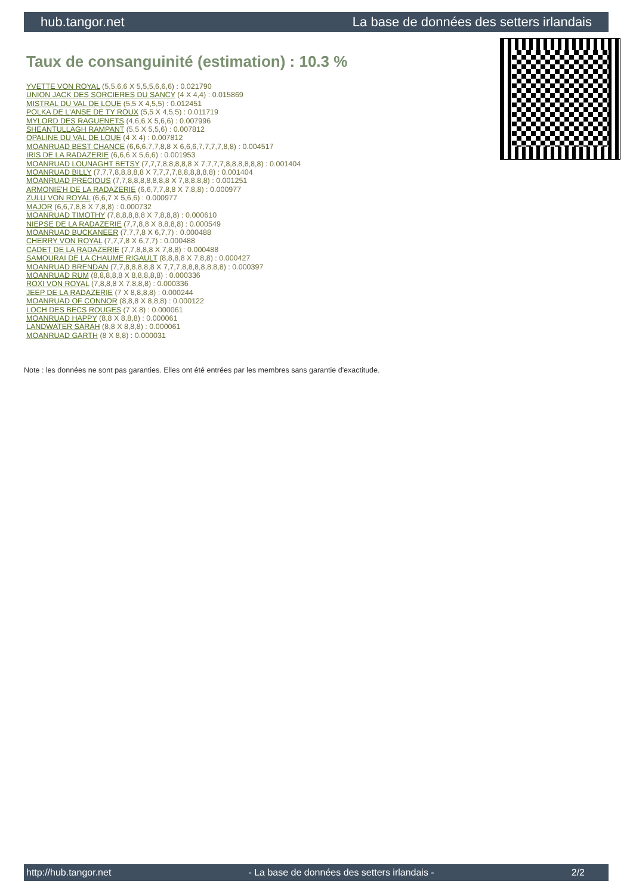hub.tangor.net La base de données des setters irlandais
Taux de consanguinité (estimation) : 10.3 %
YVETTE VON ROYAL (5,5,6,6 X 5,5,5,6,6,6) : 0.021790
UNION JACK DES SORCIERES DU SANCY (4 X 4,4) : 0.015869
MISTRAL DU VAL DE LOUE (5,5 X 4,5,5) : 0.012451
POLKA DE L'ANSE DE TY ROUX (5,5 X 4,5,5) : 0.011719
MYLORD DES RAGUENETS (4,6,6 X 5,6,6) : 0.007996
SHEANTULLAGH RAMPANT (5,5 X 5,5,6) : 0.007812
OPALINE DU VAL DE LOUE (4 X 4) : 0.007812
MOANRUAD BEST CHANCE (6,6,6,7,7,8,8 X 6,6,6,7,7,7,7,8,8) : 0.004517
IRIS DE LA RADAZERIE (6,6,6 X 5,6,6) : 0.001953
MOANRUAD LOUNAGHT BETSY (7,7,7,8,8,8,8,8 X 7,7,7,7,8,8,8,8,8,8) : 0.001404
MOANRUAD BILLY (7,7,7,8,8,8,8,8 X 7,7,7,7,8,8,8,8,8,8) : 0.001404
MOANRUAD PRECIOUS (7,7,8,8,8,8,8,8,8 X 7,8,8,8,8) : 0.001251
ARMONIE'H DE LA RADAZERIE (6,6,7,7,8,8 X 7,8,8) : 0.000977
ZULU VON ROYAL (6,6,7 X 5,6,6) : 0.000977
MAJOR (6,6,7,8,8 X 7,8,8) : 0.000732
MOANRUAD TIMOTHY (7,8,8,8,8,8 X 7,8,8,8) : 0.000610
NIEPSE DE LA RADAZERIE (7,7,8,8 X 8,8,8,8) : 0.000549
MOANRUAD BUCKANEER (7,7,7,8 X 6,7,7) : 0.000488
CHERRY VON ROYAL (7,7,7,8 X 6,7,7) : 0.000488
CADET DE LA RADAZERIE (7,7,8,8,8 X 7,8,8) : 0.000488
SAMOURAI DE LA CHAUME RIGAULT (8,8,8,8 X 7,8,8) : 0.000427
MOANRUAD BRENDAN (7,7,8,8,8,8,8 X 7,7,7,8,8,8,8,8,8,8) : 0.000397
MOANRUAD RUM (8,8,8,8,8 X 8,8,8,8,8) : 0.000336
ROXI VON ROYAL (7,8,8,8 X 7,8,8,8) : 0.000336
JEEP DE LA RADAZERIE (7 X 8,8,8,8) : 0.000244
MOANRUAD OF CONNOR (8,8,8 X 8,8,8) : 0.000122
LOCH DES BECS ROUGES (7 X 8) : 0.000061
MOANRUAD HAPPY (8,8 X 8,8,8) : 0.000061
LANDWATER SARAH (8,8 X 8,8,8) : 0.000061
MOANRUAD GARTH (8 X 8,8) : 0.000031
Note : les données ne sont pas garanties. Elles ont été entrées par les membres sans garantie d'exactitude.
http://hub.tangor.net - La base de données des setters irlandais - 2/2